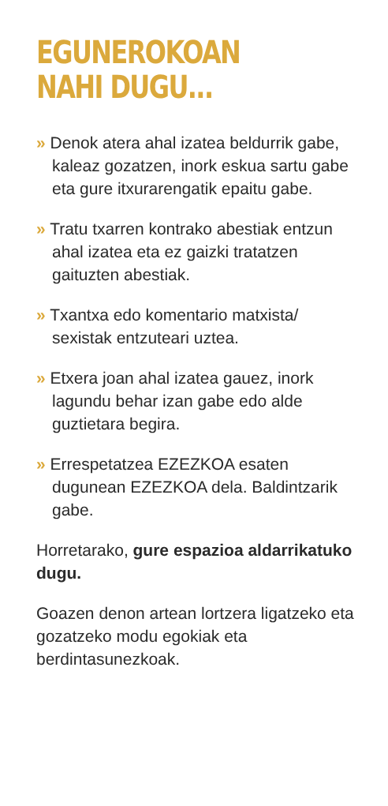EGUNEROKOAN
NAHI DUGU...
» Denok atera ahal izatea beldurrik gabe, kaleaz gozatzen, inork eskua sartu gabe eta gure itxurarengatik epaitu gabe.
» Tratu txarren kontrako abestiak entzun ahal izatea eta ez gaizki tratatzen gaituzten abestiak.
» Txantxa edo komentario matxista/ sexistak entzuteari uztea.
» Etxera joan ahal izatea gauez, inork lagundu behar izan gabe edo alde guztietara begira.
» Errespetatzea EZEZKOA esaten dugunean EZEZKOA dela. Baldintzarik gabe.
Horretarako, gure espazioa aldarrikatuko dugu.
Goazen denon artean lortzera ligatzeko eta gozatzeko modu egokiak eta berdintasunezkoak.